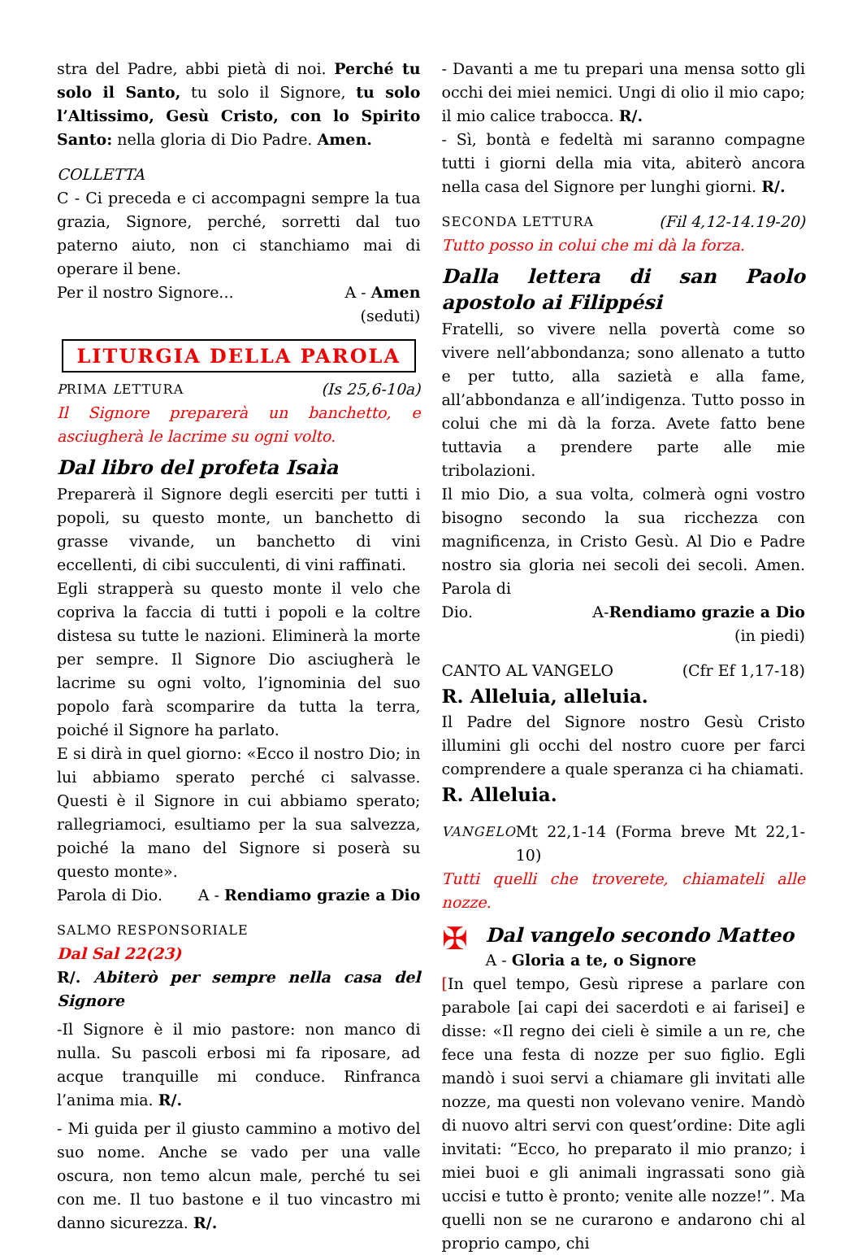stra del Padre, abbi pietà di noi. Perché tu solo il Santo, tu solo il Signore, tu solo l’Altissimo, Gesù Cristo, con lo Spirito Santo: nella gloria di Dio Padre. Amen.
COLLETTA
C - Ci preceda e ci accompagni sempre la tua grazia, Signore, perché, sorretti dal tuo paterno aiuto, non ci stanchiamo mai di operare il bene.
Per il nostro Signore... A - Amen
(seduti)
LITURGIA DELLA PAROLA
PRIMA LETTURA (Is 25,6-10a)
Il Signore preparerà un banchetto, e asciugherà le lacrime su ogni volto.
Dal libro del profeta Isaìa
Preparerà il Signore degli eserciti per tutti i popoli, su questo monte, un banchetto di grasse vivande, un banchetto di vini eccellenti, di cibi succulenti, di vini raffinati.
Egli strapperà su questo monte il velo che copriva la faccia di tutti i popoli e la coltre distesa su tutte le nazioni. Eliminerà la morte per sempre. Il Signore Dio asciugherà le lacrime su ogni volto, l’ignominia del suo popolo farà scomparire da tutta la terra, poiché il Signore ha parlato.
E si dirà in quel giorno: «Ecco il nostro Dio; in lui abbiamo sperato perché ci salvasse. Questi è il Signore in cui abbiamo sperato; rallegriamoci, esultiamo per la sua salvezza, poiché la mano del Signore si poserà su questo monte».
Parola di Dio. A - Rendiamo grazie a Dio
SALMO RESPONSORIALE
Dal Sal 22(23)
R/. Abiterò per sempre nella casa del Signore
-Il Signore è il mio pastore: non manco di nulla. Su pascoli erbosi mi fa riposare, ad acque tranquille mi conduce. Rinfranca l’anima mia. R/.
- Mi guida per il giusto cammino a motivo del suo nome. Anche se vado per una valle oscura, non temo alcun male, perché tu sei con me. Il tuo bastone e il tuo vincastro mi danno sicurezza. R/.
- Davanti a me tu prepari una mensa sotto gli occhi dei miei nemici. Ungi di olio il mio capo; il mio calice trabocca. R/.
- Sì, bontà e fedeltà mi saranno compagne tutti i giorni della mia vita, abiterò ancora nella casa del Signore per lunghi giorni. R/.
SECONDA LETTURA (Fil 4,12-14.19-20)
Tutto posso in colui che mi dà la forza.
Dalla lettera di san Paolo apostolo ai Filippési
Fratelli, so vivere nella povertà come so vivere nell’abbondanza; sono allenato a tutto e per tutto, alla sazietà e alla fame, all’abbondanza e all’indigenza. Tutto posso in colui che mi dà la forza. Avete fatto bene tuttavia a prendere parte alle mie tribolazioni.
Il mio Dio, a sua volta, colmerà ogni vostro bisogno secondo la sua ricchezza con magnificenza, in Cristo Gesù. Al Dio e Padre nostro sia gloria nei secoli dei secoli. Amen. Parola di
Dio. A-Rendiamo grazie a Dio
(in piedi)
CANTO AL VANGELO (Cfr Ef 1,17-18)
R. Alleluia, alleluia.
Il Padre del Signore nostro Gesù Cristo illumini gli occhi del nostro cuore per farci comprendere a quale speranza ci ha chiamati.
R. Alleluia.
VANGELO Mt 22,1-14 (Forma breve Mt 22,1-10)
Tutti quelli che troverete, chiamateli alle nozze.
✠
Dal vangelo secondo Matteo
A - Gloria a te, o Signore
[In quel tempo, Gesù riprese a parlare con parabole [ai capi dei sacerdoti e ai farisei] e disse: «Il regno dei cieli è simile a un re, che fece una festa di nozze per suo figlio. Egli mandò i suoi servi a chiamare gli invitati alle nozze, ma questi non volevano venire. Mandò di nuovo altri servi con quest’ordine: Dite agli invitati: “Ecco, ho preparato il mio pranzo; i miei buoi e gli animali ingrassati sono già uccisi e tutto è pronto; venite alle nozze!”. Ma quelli non se ne curarono e andarono chi al proprio campo, chi